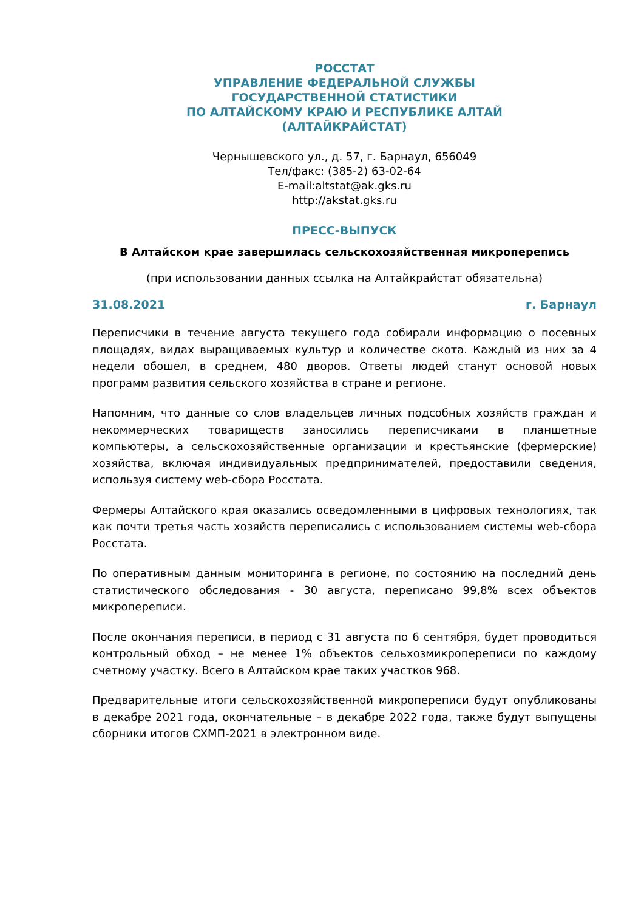РОССТАТ
УПРАВЛЕНИЕ ФЕДЕРАЛЬНОЙ СЛУЖБЫ
ГОСУДАРСТВЕННОЙ СТАТИСТИКИ
ПО АЛТАЙСКОМУ КРАЮ И РЕСПУБЛИКЕ АЛТАЙ
(АЛТАЙКРАЙСТАТ)
Чернышевского ул., д. 57, г. Барнаул, 656049
Тел/факс: (385-2) 63-02-64
E-mail:altstat@ak.gks.ru
http://akstat.gks.ru
ПРЕСС-ВЫПУСК
В Алтайском крае завершилась сельскохозяйственная микроперепись
(при использовании данных ссылка на Алтайкрайстат обязательна)
31.08.2021 г. Барнаул
Переписчики в течение августа текущего года собирали информацию о посевных площадях, видах выращиваемых культур и количестве скота. Каждый из них за 4 недели обошел, в среднем, 480 дворов. Ответы людей станут основой новых программ развития сельского хозяйства в стране и регионе.
Напомним, что данные со слов владельцев личных подсобных хозяйств граждан и некоммерческих товариществ заносились переписчиками в планшетные компьютеры, а сельскохозяйственные организации и крестьянские (фермерские) хозяйства, включая индивидуальных предпринимателей, предоставили сведения, используя систему web-сбора Росстата.
Фермеры Алтайского края оказались осведомленными в цифровых технологиях, так как почти третья часть хозяйств переписались с использованием системы web-сбора Росстата.
По оперативным данным мониторинга в регионе, по состоянию на последний день статистического обследования - 30 августа, переписано 99,8% всех объектов микропереписи.
После окончания переписи, в период с 31 августа по 6 сентября, будет проводиться контрольный обход – не менее 1% объектов сельхозмикропереписи по каждому счетному участку. Всего в Алтайском крае таких участков 968.
Предварительные итоги сельскохозяйственной микропереписи будут опубликованы в декабре 2021 года, окончательные – в декабре 2022 года, также будут выпущены сборники итогов СХМП-2021 в электронном виде.